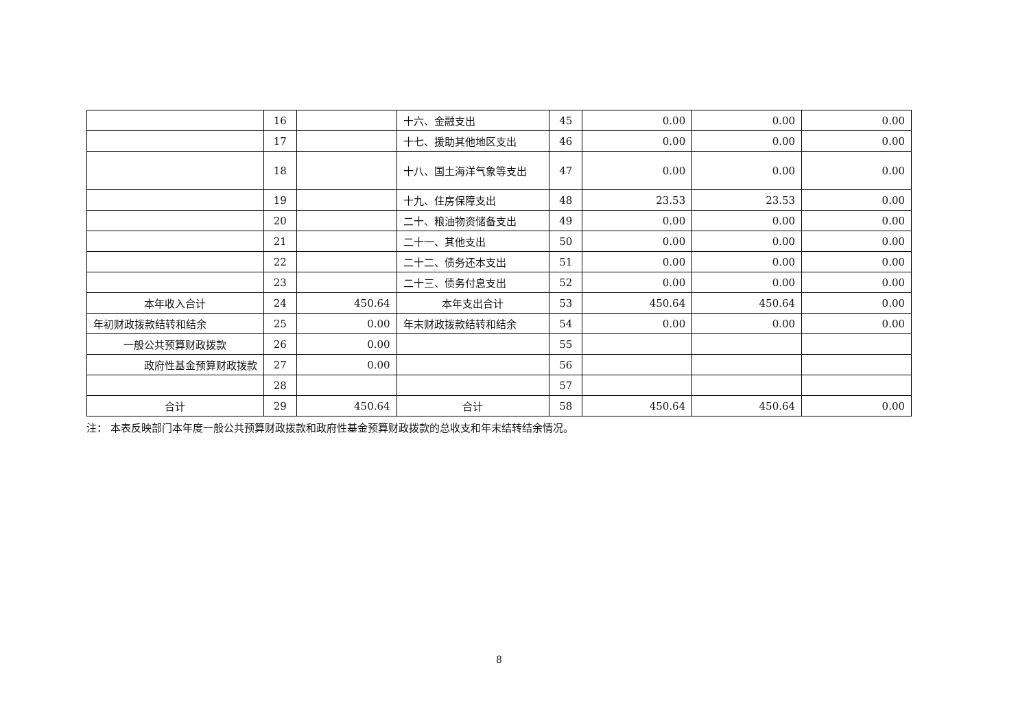| | 16 | | 十六、金融支出 | 45 | 0.00 | 0.00 | 0.00 |
| | 17 | | 十七、援助其他地区支出 | 46 | 0.00 | 0.00 | 0.00 |
| | 18 | | 十八、国土海洋气象等支出 | 47 | 0.00 | 0.00 | 0.00 |
| | 19 | | 十九、住房保障支出 | 48 | 23.53 | 23.53 | 0.00 |
| | 20 | | 二十、粮油物资储备支出 | 49 | 0.00 | 0.00 | 0.00 |
| | 21 | | 二十一、其他支出 | 50 | 0.00 | 0.00 | 0.00 |
| | 22 | | 二十二、债务还本支出 | 51 | 0.00 | 0.00 | 0.00 |
| | 23 | | 二十三、债务付息支出 | 52 | 0.00 | 0.00 | 0.00 |
| 本年收入合计 | 24 | 450.64 | 本年支出合计 | 53 | 450.64 | 450.64 | 0.00 |
| 年初财政拨款结转和结余 | 25 | 0.00 | 年末财政拨款结转和结余 | 54 | 0.00 | 0.00 | 0.00 |
| 一般公共预算财政拨款 | 26 | 0.00 | | 55 | | | |
| 政府性基金预算财政拨款 | 27 | 0.00 | | 56 | | | |
| | 28 | | | 57 | | | |
| 合计 | 29 | 450.64 | 合计 | 58 | 450.64 | 450.64 | 0.00 |
注： 本表反映部门本年度一般公共预算财政拨款和政府性基金预算财政拨款的总收支和年末结转结余情况。
8